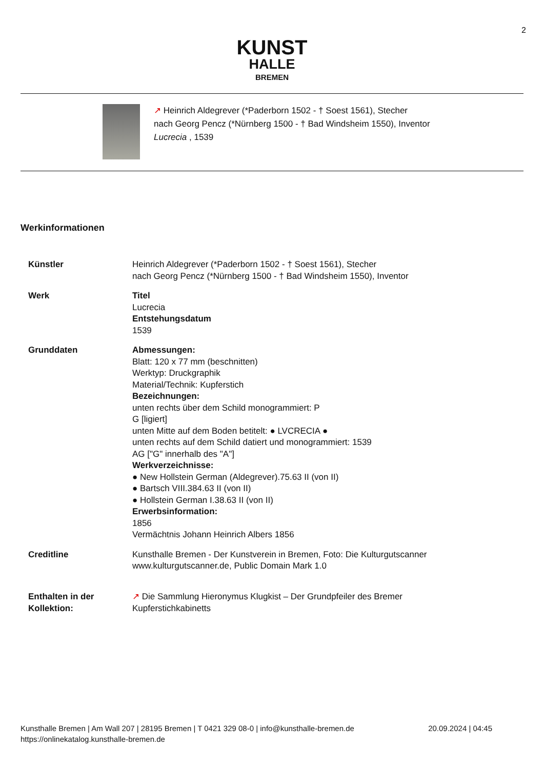2
KUNST
HALLE
BREMEN
↗ Heinrich Aldegrever (*Paderborn 1502 - † Soest 1561), Stecher
nach Georg Pencz (*Nürnberg 1500 - † Bad Windsheim 1550), Inventor
Lucrecia , 1539
Werkinformationen
| Künstler | Heinrich Aldegrever (*Paderborn 1502 - † Soest 1561), Stecher nach Georg Pencz (*Nürnberg 1500 - † Bad Windsheim 1550), Inventor |
| Werk | Titel Lucrecia Entstehungsdatum 1539 |
| Grunddaten | Abmessungen: Blatt: 120 x 77 mm (beschnitten) Werktyp: Druckgraphik Material/Technik: Kupferstich Bezeichnungen: unten rechts über dem Schild monogrammiert: P G [ligiert] unten Mitte auf dem Boden betitelt: ● LVCRECIA ● unten rechts auf dem Schild datiert und monogrammiert: 1539 AG ["G" innerhalb des "A"] Werkverzeichnisse: ● New Hollstein German (Aldegrever).75.63 II (von II) ● Bartsch VIII.384.63 II (von II) ● Hollstein German I.38.63 II (von II) Erwerbsinformation: 1856 Vermächtnis Johann Heinrich Albers 1856 |
| Creditline | Kunsthalle Bremen - Der Kunstverein in Bremen, Foto: Die Kulturgutscanner www.kulturgutscanner.de, Public Domain Mark 1.0 |
| Enthalten in der Kollektion: | ↗ Die Sammlung Hieronymus Klugkist – Der Grundpfeiler des Bremer Kupferstichkabinetts |
Kunsthalle Bremen | Am Wall 207 | 28195 Bremen | T 0421 329 08-0 | info@kunsthalle-bremen.de
https://onlinekatalog.kunsthalle-bremen.de
20.09.2024 | 04:45